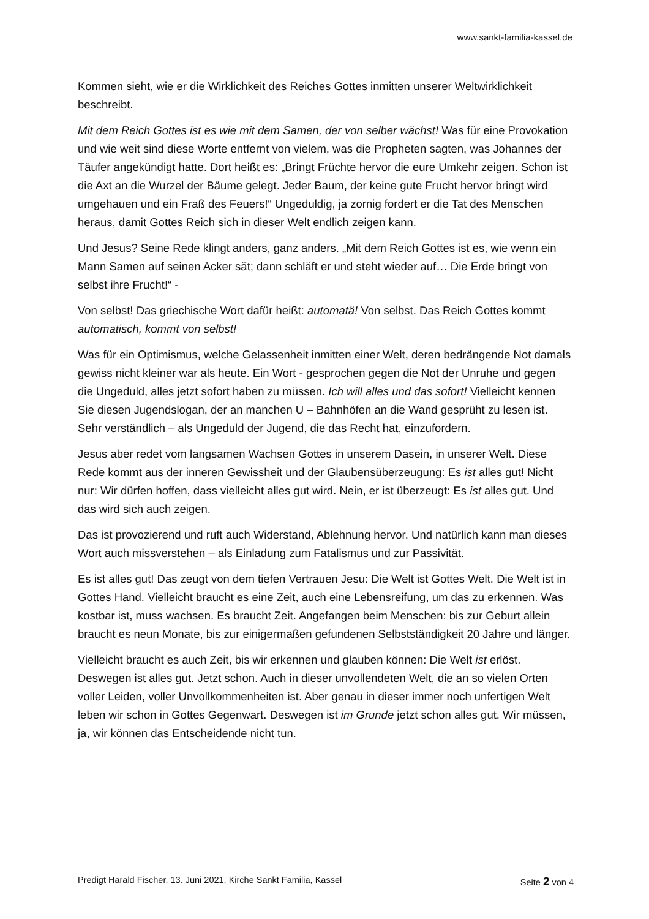www.sankt-familia-kassel.de
Kommen sieht, wie er die Wirklichkeit des Reiches Gottes inmitten unserer Weltwirklichkeit beschreibt.
Mit dem Reich Gottes ist es wie mit dem Samen, der von selber wächst! Was für eine Provokation und wie weit sind diese Worte entfernt von vielem, was die Propheten sagten, was Johannes der Täufer angekündigt hatte. Dort heißt es: „Bringt Früchte hervor die eure Umkehr zeigen. Schon ist die Axt an die Wurzel der Bäume gelegt. Jeder Baum, der keine gute Frucht hervor bringt wird umgehauen und ein Fraß des Feuers!“ Ungeduldig, ja zornig fordert er die Tat des Menschen heraus, damit Gottes Reich sich in dieser Welt endlich zeigen kann.
Und Jesus? Seine Rede klingt anders, ganz anders. „Mit dem Reich Gottes ist es, wie wenn ein Mann Samen auf seinen Acker sät; dann schläft er und steht wieder auf… Die Erde bringt von selbst ihre Frucht!“ -
Von selbst! Das griechische Wort dafür heißt: automatä! Von selbst. Das Reich Gottes kommt automatisch, kommt von selbst!
Was für ein Optimismus, welche Gelassenheit inmitten einer Welt, deren bedrängende Not damals gewiss nicht kleiner war als heute. Ein Wort - gesprochen gegen die Not der Unruhe und gegen die Ungeduld, alles jetzt sofort haben zu müssen. Ich will alles und das sofort! Vielleicht kennen Sie diesen Jugendslogan, der an manchen U – Bahnhöfen an die Wand gesprüht zu lesen ist. Sehr verständlich – als Ungeduld der Jugend, die das Recht hat, einzufordern.
Jesus aber redet vom langsamen Wachsen Gottes in unserem Dasein, in unserer Welt. Diese Rede kommt aus der inneren Gewissheit und der Glaubensüberzeugung: Es ist alles gut! Nicht nur: Wir dürfen hoffen, dass vielleicht alles gut wird. Nein, er ist überzeugt: Es ist alles gut. Und das wird sich auch zeigen.
Das ist provozierend und ruft auch Widerstand, Ablehnung hervor. Und natürlich kann man dieses Wort auch missverstehen – als Einladung zum Fatalismus und zur Passivität.
Es ist alles gut! Das zeugt von dem tiefen Vertrauen Jesu: Die Welt ist Gottes Welt. Die Welt ist in Gottes Hand. Vielleicht braucht es eine Zeit, auch eine Lebensreifung, um das zu erkennen. Was kostbar ist, muss wachsen. Es braucht Zeit. Angefangen beim Menschen: bis zur Geburt allein braucht es neun Monate, bis zur einigermaßen gefundenen Selbstständigkeit 20 Jahre und länger.
Vielleicht braucht es auch Zeit, bis wir erkennen und glauben können: Die Welt ist erlöst. Deswegen ist alles gut. Jetzt schon. Auch in dieser unvollendeten Welt, die an so vielen Orten voller Leiden, voller Unvollkommenheiten ist. Aber genau in dieser immer noch unfertigen Welt leben wir schon in Gottes Gegenwart. Deswegen ist im Grunde jetzt schon alles gut. Wir müssen, ja, wir können das Entscheidende nicht tun.
Predigt Harald Fischer, 13. Juni 2021, Kirche Sankt Familia, Kassel Seite 2 von 4